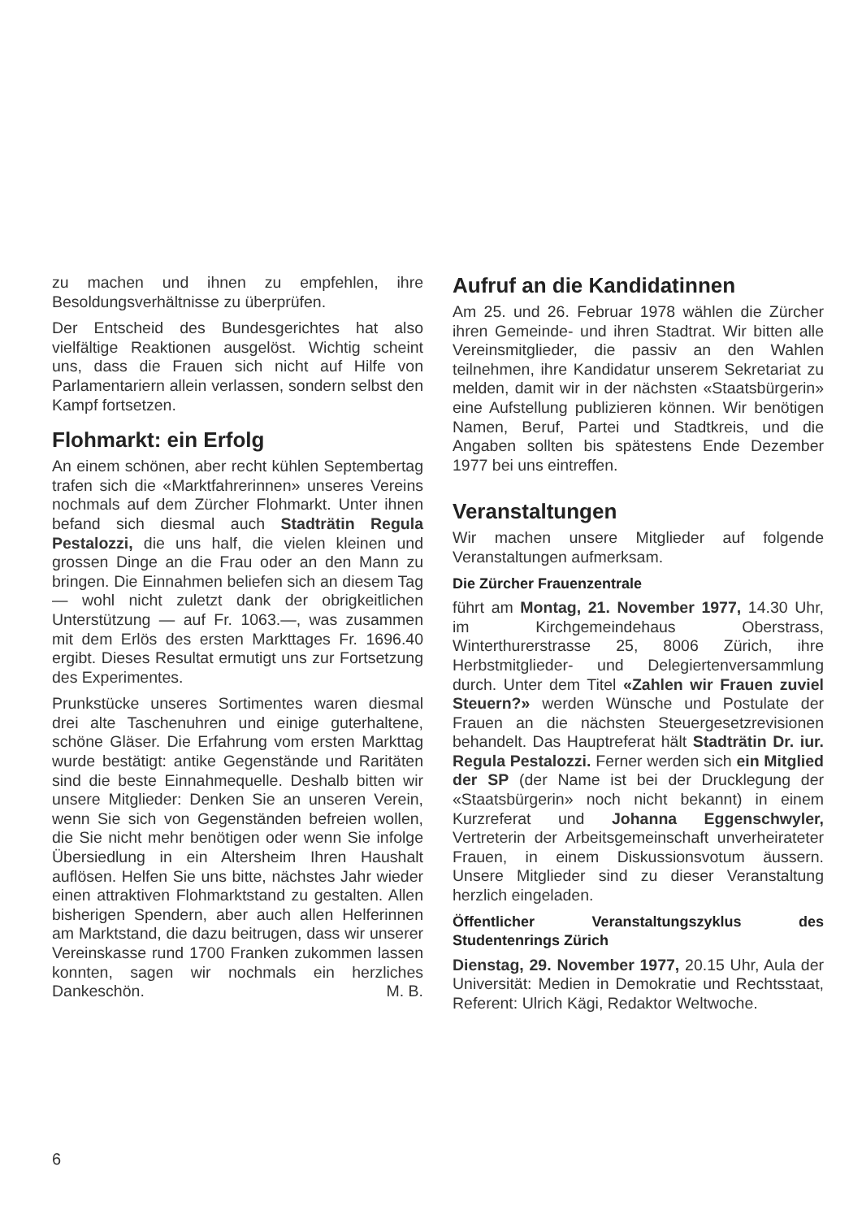zu machen und ihnen zu empfehlen, ihre Besoldungsverhältnisse zu überprüfen.
Der Entscheid des Bundesgerichtes hat also vielfältige Reaktionen ausgelöst. Wichtig scheint uns, dass die Frauen sich nicht auf Hilfe von Parlamentariern allein verlassen, sondern selbst den Kampf fortsetzen.
Flohmarkt: ein Erfolg
An einem schönen, aber recht kühlen Septembertag trafen sich die «Marktfahrerinnen» unseres Vereins nochmals auf dem Zürcher Flohmarkt. Unter ihnen befand sich diesmal auch Stadträtin Regula Pestalozzi, die uns half, die vielen kleinen und grossen Dinge an die Frau oder an den Mann zu bringen. Die Einnahmen beliefen sich an diesem Tag — wohl nicht zuletzt dank der obrigkeitlichen Unterstützung — auf Fr. 1063.—, was zusammen mit dem Erlös des ersten Markttages Fr. 1696.40 ergibt. Dieses Resultat ermutigt uns zur Fortsetzung des Experimentes.
Prunkstücke unseres Sortimentes waren diesmal drei alte Taschenuhren und einige guterhaltene, schöne Gläser. Die Erfahrung vom ersten Markttag wurde bestätigt: antike Gegenstände und Raritäten sind die beste Einnahmequelle. Deshalb bitten wir unsere Mitglieder: Denken Sie an unseren Verein, wenn Sie sich von Gegenständen befreien wollen, die Sie nicht mehr benötigen oder wenn Sie infolge Übersiedlung in ein Altersheim Ihren Haushalt auflösen. Helfen Sie uns bitte, nächstes Jahr wieder einen attraktiven Flohmarktstand zu gestalten. Allen bisherigen Spendern, aber auch allen Helferinnen am Marktstand, die dazu beitrugen, dass wir unserer Vereinskasse rund 1700 Franken zukommen lassen konnten, sagen wir nochmals ein herzliches Dankeschön. M. B.
Aufruf an die Kandidatinnen
Am 25. und 26. Februar 1978 wählen die Zürcher ihren Gemeinde- und ihren Stadtrat. Wir bitten alle Vereinsmitglieder, die passiv an den Wahlen teilnehmen, ihre Kandidatur unserem Sekretariat zu melden, damit wir in der nächsten «Staatsbürgerin» eine Aufstellung publizieren können. Wir benötigen Namen, Beruf, Partei und Stadtkreis, und die Angaben sollten bis spätestens Ende Dezember 1977 bei uns eintreffen.
Veranstaltungen
Wir machen unsere Mitglieder auf folgende Veranstaltungen aufmerksam.
Die Zürcher Frauenzentrale
führt am Montag, 21. November 1977, 14.30 Uhr, im Kirchgemeindehaus Oberstrass, Winterthurerstrasse 25, 8006 Zürich, ihre Herbstmitglieder- und Delegiertenversammlung durch. Unter dem Titel «Zahlen wir Frauen zuviel Steuern?» werden Wünsche und Postulate der Frauen an die nächsten Steuergesetzrevisionen behandelt. Das Hauptreferat hält Stadträtin Dr. iur. Regula Pestalozzi. Ferner werden sich ein Mitglied der SP (der Name ist bei der Drucklegung der «Staatsbürgerin» noch nicht bekannt) in einem Kurzreferat und Johanna Eggenschwyler, Vertreterin der Arbeitsgemeinschaft unverheirateter Frauen, in einem Diskussionsvotum äussern. Unsere Mitglieder sind zu dieser Veranstaltung herzlich eingeladen.
Öffentlicher Veranstaltungszyklus des Studentenrings Zürich
Dienstag, 29. November 1977, 20.15 Uhr, Aula der Universität: Medien in Demokratie und Rechtsstaat, Referent: Ulrich Kägi, Redaktor Weltwoche.
6